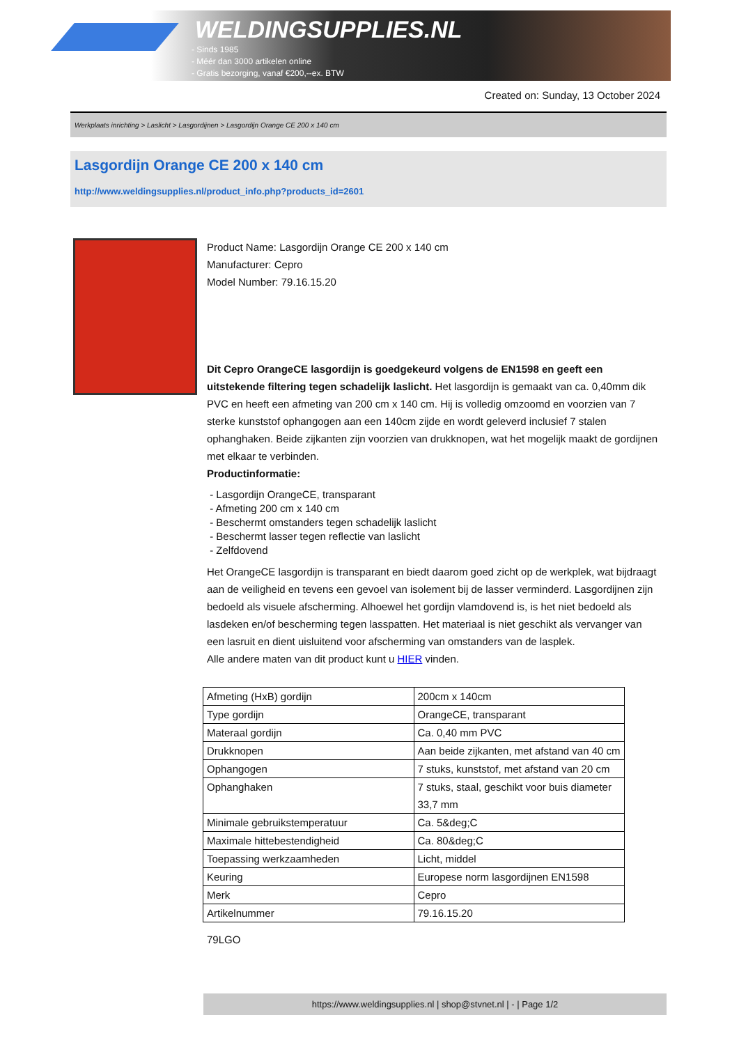WELDINGSUPPLIES.NL
- Sinds 1985
- Méér dan 3000 artikelen online
- Gratis bezorging, vanaf €200,--ex. BTW
Created on: Sunday, 13 October 2024
Werkplaats inrichting > Laslicht > Lasgordijnen > Lasgordijn Orange CE 200 x 140 cm
Lasgordijn Orange CE 200 x 140 cm
http://www.weldingsupplies.nl/product_info.php?products_id=2601
Product Name: Lasgordijn Orange CE 200 x 140 cm
Manufacturer: Cepro
Model Number: 79.16.15.20
Dit Cepro OrangeCE lasgordijn is goedgekeurd volgens de EN1598 en geeft een uitstekende filtering tegen schadelijk laslicht. Het lasgordijn is gemaakt van ca. 0,40mm dik PVC en heeft een afmeting van 200 cm x 140 cm. Hij is volledig omzoomd en voorzien van 7 sterke kunststof ophangogen aan een 140cm zijde en wordt geleverd inclusief 7 stalen ophanghaken. Beide zijkanten zijn voorzien van drukknopen, wat het mogelijk maakt de gordijnen met elkaar te verbinden.
Productinformatie:
- Lasgordijn OrangeCE, transparant
- Afmeting 200 cm x 140 cm
- Beschermt omstanders tegen schadelijk laslicht
- Beschermt lasser tegen reflectie van laslicht
- Zelfdovend
Het OrangeCE lasgordijn is transparant en biedt daarom goed zicht op de werkplek, wat bijdraagt aan de veiligheid en tevens een gevoel van isolement bij de lasser verminderd. Lasgordijnen zijn bedoeld als visuele afscherming. Alhoewel het gordijn vlamdovend is, is het niet bedoeld als lasdeken en/of bescherming tegen lasspatten. Het materiaal is niet geschikt als vervanger van een lasruit en dient uisluitend voor afscherming van omstanders van de lasplek.
Alle andere maten van dit product kunt u HIER vinden.
| Afmeting (HxB) gordijn | 200cm x 140cm |
| Type gordijn | OrangeCE, transparant |
| Materaal gordijn | Ca. 0,40 mm PVC |
| Drukknopen | Aan beide zijkanten, met afstand van 40 cm |
| Ophangogen | 7 stuks, kunststof, met afstand van 20 cm |
| Ophanghaken | 7 stuks, staal, geschikt voor buis diameter 33,7 mm |
| Minimale gebruikstemperatuur | Ca. 5&deg;C |
| Maximale hittebestendigheid | Ca. 80&deg;C |
| Toepassing werkzaamheden | Licht, middel |
| Keuring | Europese norm lasgordijnen EN1598 |
| Merk | Cepro |
| Artikelnummer | 79.16.15.20 |
79LGO
https://www.weldingsupplies.nl | shop@stvnet.nl | - | Page 1/2